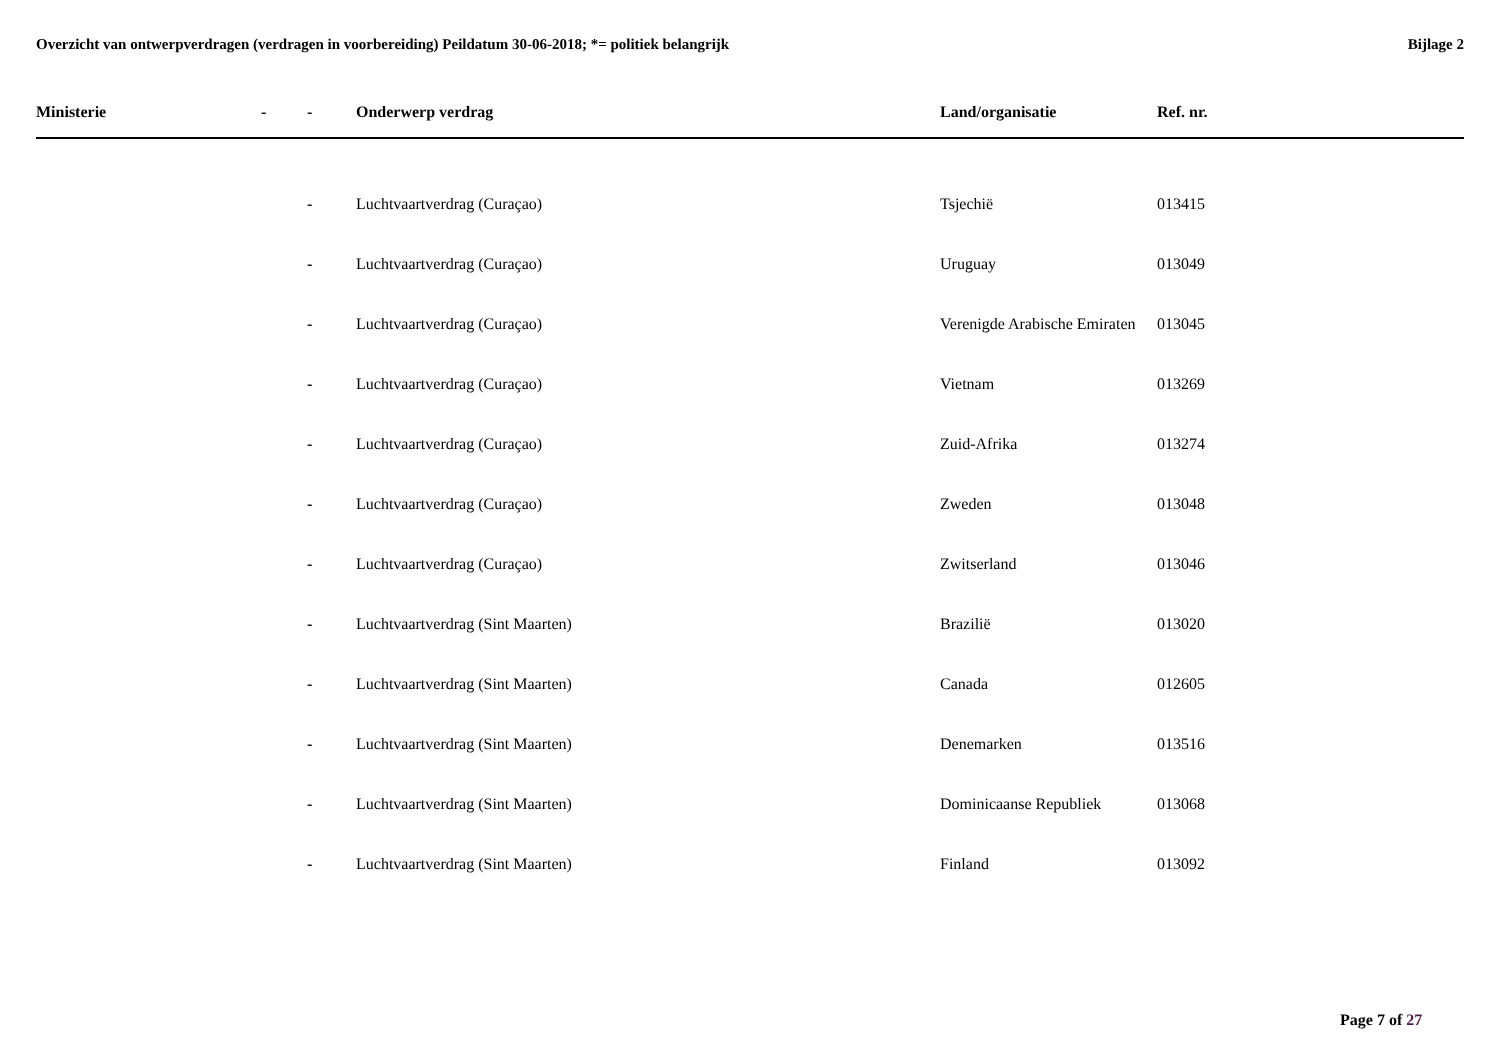Overzicht van ontwerpverdragen (verdragen in voorbereiding) Peildatum 30-06-2018; *= politiek belangrijk
Bijlage 2
| Ministerie | - | - | Onderwerp verdrag | Land/organisatie | Ref. nr. |
| --- | --- | --- | --- | --- | --- |
| | | - | Luchtvaartverdrag (Curaçao) | Tsjechië | 013415 |
| | | - | Luchtvaartverdrag (Curaçao) | Uruguay | 013049 |
| | | - | Luchtvaartverdrag (Curaçao) | Verenigde Arabische Emiraten | 013045 |
| | | - | Luchtvaartverdrag (Curaçao) | Vietnam | 013269 |
| | | - | Luchtvaartverdrag (Curaçao) | Zuid-Afrika | 013274 |
| | | - | Luchtvaartverdrag (Curaçao) | Zweden | 013048 |
| | | - | Luchtvaartverdrag (Curaçao) | Zwitserland | 013046 |
| | | - | Luchtvaartverdrag (Sint Maarten) | Brazilië | 013020 |
| | | - | Luchtvaartverdrag (Sint Maarten) | Canada | 012605 |
| | | - | Luchtvaartverdrag (Sint Maarten) | Denemarken | 013516 |
| | | - | Luchtvaartverdrag (Sint Maarten) | Dominicaanse Republiek | 013068 |
| | | - | Luchtvaartverdrag (Sint Maarten) | Finland | 013092 |
Page 7 of 27